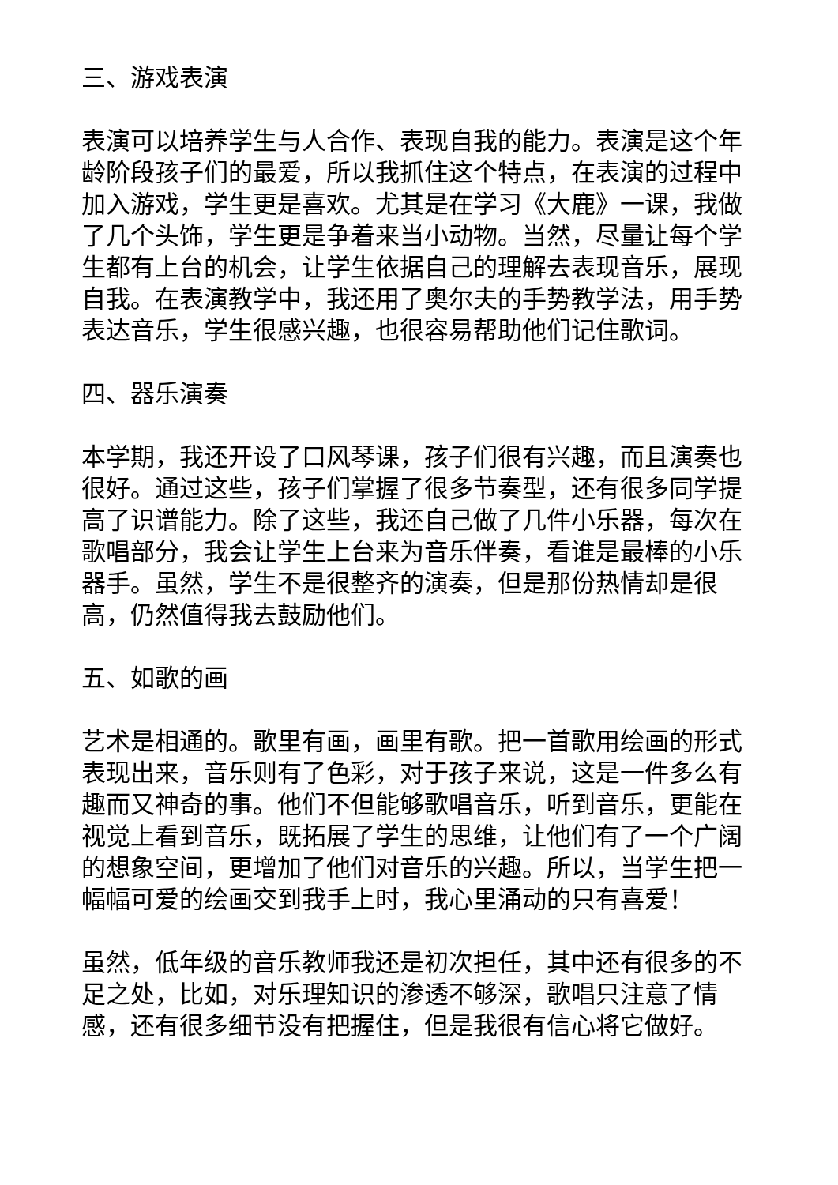三、游戏表演
表演可以培养学生与人合作、表现自我的能力。表演是这个年龄阶段孩子们的最爱，所以我抓住这个特点，在表演的过程中加入游戏，学生更是喜欢。尤其是在学习《大鹿》一课，我做了几个头饰，学生更是争着来当小动物。当然，尽量让每个学生都有上台的机会，让学生依据自己的理解去表现音乐，展现自我。在表演教学中，我还用了奥尔夫的手势教学法，用手势表达音乐，学生很感兴趣，也很容易帮助他们记住歌词。
四、器乐演奏
本学期，我还开设了口风琴课，孩子们很有兴趣，而且演奏也很好。通过这些，孩子们掌握了很多节奏型，还有很多同学提高了识谱能力。除了这些，我还自己做了几件小乐器，每次在歌唱部分，我会让学生上台来为音乐伴奏，看谁是最棒的小乐器手。虽然，学生不是很整齐的演奏，但是那份热情却是很高，仍然值得我去鼓励他们。
五、如歌的画
艺术是相通的。歌里有画，画里有歌。把一首歌用绘画的形式表现出来，音乐则有了色彩，对于孩子来说，这是一件多么有趣而又神奇的事。他们不但能够歌唱音乐，听到音乐，更能在视觉上看到音乐，既拓展了学生的思维，让他们有了一个广阔的想象空间，更增加了他们对音乐的兴趣。所以，当学生把一幅幅可爱的绘画交到我手上时，我心里涌动的只有喜爱！
虽然，低年级的音乐教师我还是初次担任，其中还有很多的不足之处，比如，对乐理知识的渗透不够深，歌唱只注意了情感，还有很多细节没有把握住，但是我很有信心将它做好。